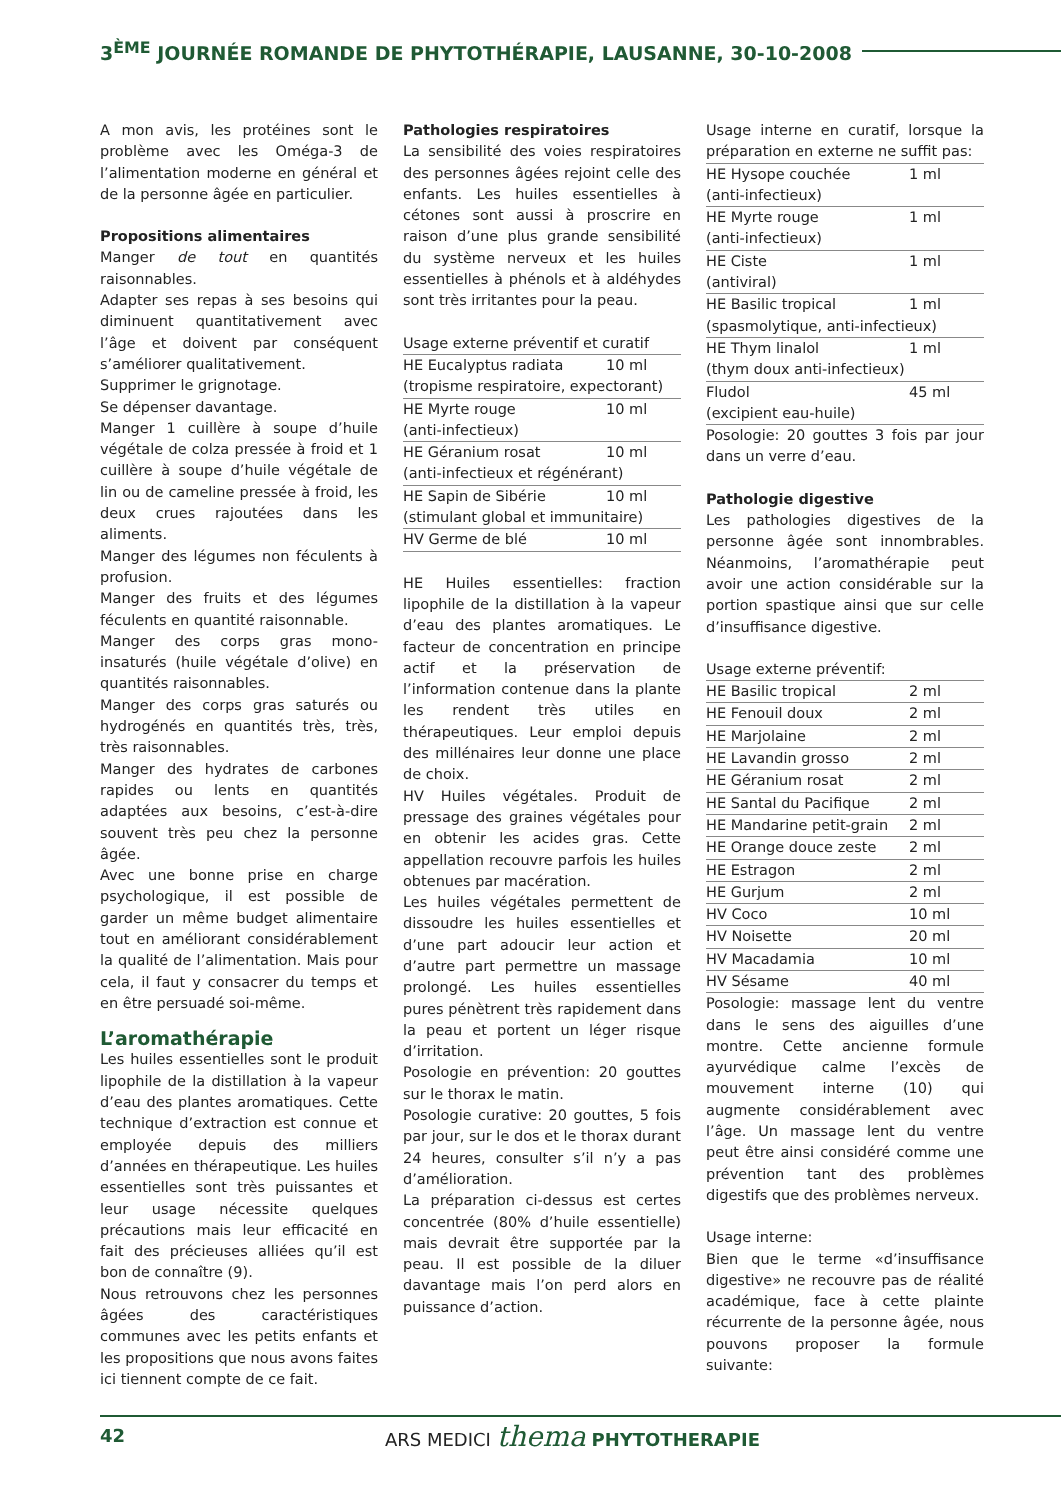3<sup>ÈME</sup> JOURNÉE ROMANDE DE PHYTOTHÉRAPIE, LAUSANNE, 30-10-2008
A mon avis, les protéines sont le problème avec les Oméga-3 de l’alimentation moderne en général et de la personne âgée en particulier.
Propositions alimentaires
Manger de tout en quantités raisonnables.
Adapter ses repas à ses besoins qui diminuent quantitativement avec l’âge et doivent par conséquent s’améliorer qualitativement.
Supprimer le grignotage.
Se dépenser davantage.
Manger 1 cuillère à soupe d’huile végétale de colza pressée à froid et 1 cuillère à soupe d’huile végétale de lin ou de cameline pressée à froid, les deux crues rajoutées dans les aliments.
Manger des légumes non féculents à profusion.
Manger des fruits et des légumes féculents en quantité raisonnable.
Manger des corps gras mono-insaturés (huile végétale d’olive) en quantités raisonnables.
Manger des corps gras saturés ou hydrogénés en quantités très, très, très raisonnables.
Manger des hydrates de carbones rapides ou lents en quantités adaptées aux besoins, c’est-à-dire souvent très peu chez la personne âgée.
Avec une bonne prise en charge psychologique, il est possible de garder un même budget alimentaire tout en améliorant considérablement la qualité de l’alimentation. Mais pour cela, il faut y consacrer du temps et en être persuadé soi-même.
L’aromathérapie
Les huiles essentielles sont le produit lipophile de la distillation à la vapeur d’eau des plantes aromatiques. Cette technique d’extraction est connue et employée depuis des milliers d’années en thérapeutique. Les huiles essentielles sont très puissantes et leur usage nécessite quelques précautions mais leur efficacité en fait des précieuses alliées qu’il est bon de connaître (9).
Nous retrouvons chez les personnes âgées des caractéristiques communes avec les petits enfants et les propositions que nous avons faites ici tiennent compte de ce fait.
Pathologies respiratoires
La sensibilité des voies respiratoires des personnes âgées rejoint celle des enfants. Les huiles essentielles à cétones sont aussi à proscrire en raison d’une plus grande sensibilité du système nerveux et les huiles essentielles à phénols et à aldéhydes sont très irritantes pour la peau.
| Usage externe préventif et curatif | |
| HE Eucalyptus radiata | 10 ml |
| (tropisme respiratoire, expectorant) | |
| HE Myrte rouge | 10 ml |
| (anti-infectieux) | |
| HE Géranium rosat | 10 ml |
| (anti-infectieux et régénérant) | |
| HE Sapin de Sibérie | 10 ml |
| (stimulant global et immunitaire) | |
| HV Germe de blé | 10 ml |
HE Huiles essentielles: fraction lipophile de la distillation à la vapeur d’eau des plantes aromatiques. Le facteur de concentration en principe actif et la préservation de l’information contenue dans la plante les rendent très utiles en thérapeutiques. Leur emploi depuis des millénaires leur donne une place de choix.
HV Huiles végétales. Produit de pressage des graines végétales pour en obtenir les acides gras. Cette appellation recouvre parfois les huiles obtenues par macération.
Les huiles végétales permettent de dissoudre les huiles essentielles et d’une part adoucir leur action et d’autre part permettre un massage prolongé. Les huiles essentielles pures pénètrent très rapidement dans la peau et portent un léger risque d’irritation.
Posologie en prévention: 20 gouttes sur le thorax le matin.
Posologie curative: 20 gouttes, 5 fois par jour, sur le dos et le thorax durant 24 heures, consulter s’il n’y a pas d’amélioration.
La préparation ci-dessus est certes concentrée (80% d’huile essentielle) mais devrait être supportée par la peau. Il est possible de la diluer davantage mais l’on perd alors en puissance d’action.
| Usage interne en curatif, lorsque la préparation en externe ne suffit pas: | |
| HE Hysope couchée | 1 ml |
| (anti-infectieux) | |
| HE Myrte rouge | 1 ml |
| (anti-infectieux) | |
| HE Ciste | 1 ml |
| (antiviral) | |
| HE Basilic tropical | 1 ml |
| (spasmolytique, anti-infectieux) | |
| HE Thym linalol | 1 ml |
| (thym doux anti-infectieux) | |
| Fludol | 45 ml |
| (excipient eau-huile) | |
Posologie: 20 gouttes 3 fois par jour dans un verre d’eau.
Pathologie digestive
Les pathologies digestives de la personne âgée sont innombrables. Néanmoins, l’aromathérapie peut avoir une action considérable sur la portion spastique ainsi que sur celle d’insuffisance digestive.
| Usage externe préventif: | |
| HE Basilic tropical | 2 ml |
| HE Fenouil doux | 2 ml |
| HE Marjolaine | 2 ml |
| HE Lavandin grosso | 2 ml |
| HE Géranium rosat | 2 ml |
| HE Santal du Pacifique | 2 ml |
| HE Mandarine petit-grain | 2 ml |
| HE Orange douce zeste | 2 ml |
| HE Estragon | 2 ml |
| HE Gurjum | 2 ml |
| HV Coco | 10 ml |
| HV Noisette | 20 ml |
| HV Macadamia | 10 ml |
| HV Sésame | 40 ml |
Posologie: massage lent du ventre dans le sens des aiguilles d’une montre. Cette ancienne formule ayurvédique calme l’excès de mouvement interne (10) qui augmente considérablement avec l’âge. Un massage lent du ventre peut être ainsi considéré comme une prévention tant des problèmes digestifs que des problèmes nerveux.
Usage interne:
Bien que le terme «d’insuffisance digestive» ne recouvre pas de réalité académique, face à cette plainte récurrente de la personne âgée, nous pouvons proposer la formule suivante:
42 ARS MEDICI thema PHYTOTHERAPIE